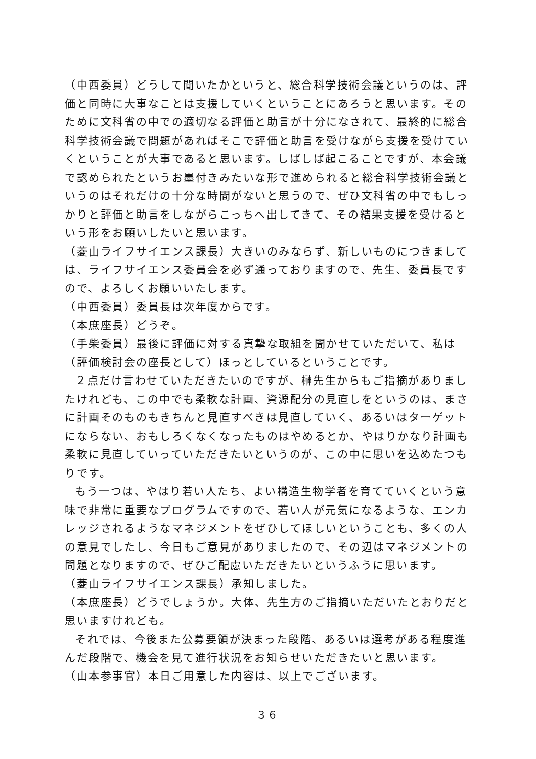（中西委員）どうして聞いたかというと、総合科学技術会議というのは、評価と同時に大事なことは支援していくということにあろうと思います。そのために文科省の中での適切なる評価と助言が十分になされて、最終的に総合科学技術会議で問題があればそこで評価と助言を受けながら支援を受けていくということが大事であると思います。しばしば起こることですが、本会議で認められたというお墨付きみたいな形で進められると総合科学技術会議というのはそれだけの十分な時間がないと思うので、ぜひ文科省の中でもしっかりと評価と助言をしながらこっちへ出してきて、その結果支援を受けるという形をお願いしたいと思います。
（菱山ライフサイエンス課長）大きいのみならず、新しいものにつきましては、ライフサイエンス委員会を必ず通っておりますので、先生、委員長ですので、よろしくお願いいたします。
（中西委員）委員長は次年度からです。
（本庶座長）どうぞ。
（手柴委員）最後に評価に対する真摯な取組を聞かせていただいて、私は（評価検討会の座長として）ほっとしているということです。
２点だけ言わせていただきたいのですが、榊先生からもご指摘がありましたけれども、この中でも柔軟な計画、資源配分の見直しをというのは、まさに計画そのものもきちんと見直すべきは見直していく、あるいはターゲットにならない、おもしろくなくなったものはやめるとか、やはりかなり計画も柔軟に見直していっていただきたいというのが、この中に思いを込めたつもりです。
もう一つは、やはり若い人たち、よい構造生物学者を育てていくという意味で非常に重要なプログラムですので、若い人が元気になるような、エンカレッジされるようなマネジメントをぜひしてほしいということも、多くの人の意見でしたし、今日もご意見がありましたので、その辺はマネジメントの問題となりますので、ぜひご配慮いただきたいというふうに思います。
（菱山ライフサイエンス課長）承知しました。
（本庶座長）どうでしょうか。大体、先生方のご指摘いただいたとおりだと思いますけれども。
それでは、今後また公募要領が決まった段階、あるいは選考がある程度進んだ段階で、機会を見て進行状況をお知らせいただきたいと思います。
（山本参事官）本日ご用意した内容は、以上でございます。
３６